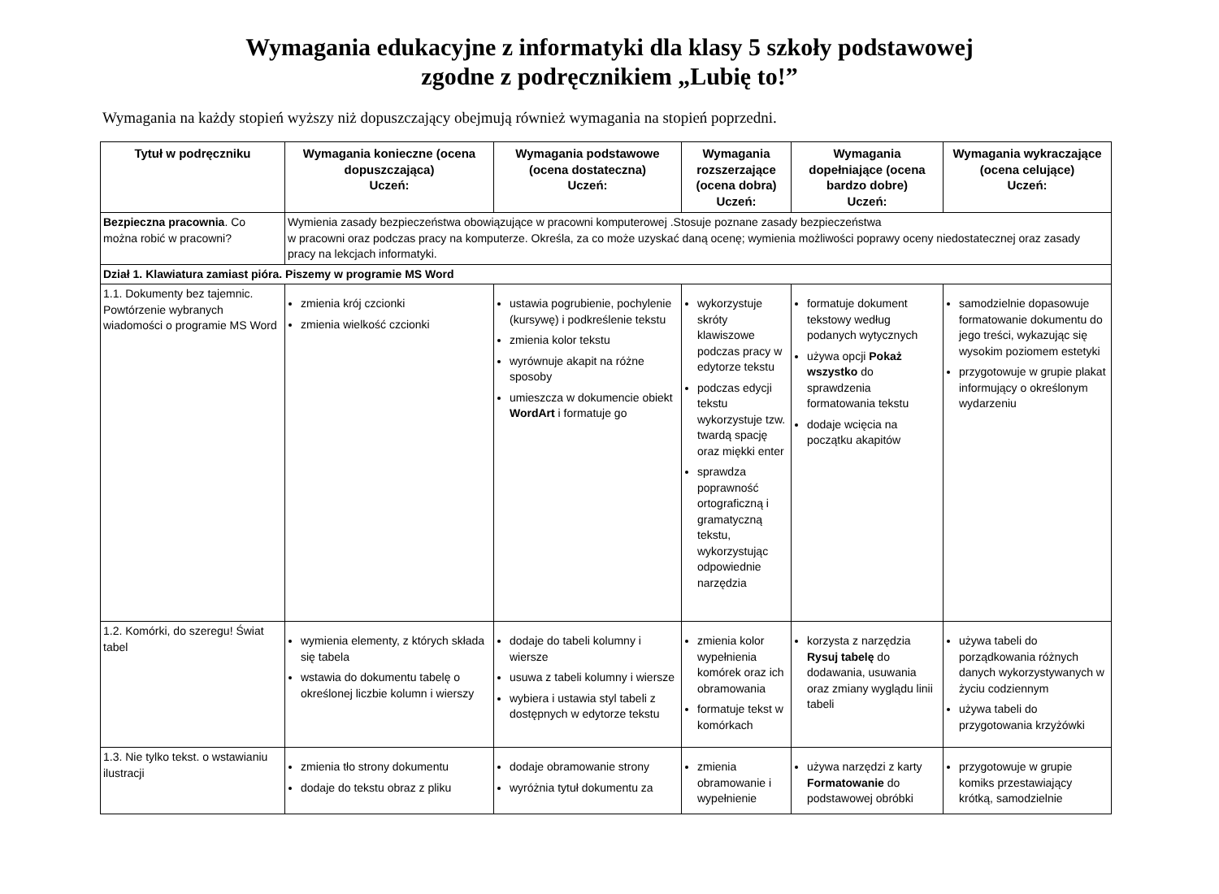Wymagania edukacyjne z informatyki dla klasy 5 szkoły podstawowej
zgodne z podręcznikiem „Lubię to!”
Wymagania na każdy stopień wyższy niż dopuszczający obejmują również wymagania na stopień poprzedni.
| Tytuł w podręczniku | Wymagania konieczne (ocena dopuszczająca) Uczeń: | Wymagania podstawowe (ocena dostateczna) Uczeń: | Wymagania rozszerzające (ocena dobra) Uczeń: | Wymagania dopełniające (ocena bardzo dobre) Uczeń: | Wymagania wykraczające (ocena celujące) Uczeń: |
| --- | --- | --- | --- | --- | --- |
| Bezpieczna pracownia . Co można robić w pracowni? | Wymienia zasady bezpieczeństwa obowiązujące w pracowni komputerowej .Stosuje poznane zasady bezpieczeństwa w pracowni oraz podczas pracy na komputerze. Określa, za co może uzyskać daną ocenę; wymienia możliwości poprawy oceny niedostatecznej oraz zasady pracy na lekcjach informatyki. | | | | |
| Dział 1. Klawiatura zamiast pióra. Piszemy w programie MS Word | | | | | |
| 1.1. Dokumenty bez tajemnic. Powtórzenie wybranych wiadomości o programie MS Word | zmienia krój czcionki zmienia wielkość czcionki | ustawia pogrubienie, pochylenie (kursywę) i podkreślenie tekstu zmienia kolor tekstu wyrównuje akapit na różne sposoby umieszcza w dokumencie obiekt WordArt i formatuje go | wykorzystuje skróty klawiszowe podczas pracy w edytorze tekstu podczas edycji tekstu wykorzystuje tzw. twardą spację oraz miękki enter sprawdza poprawność ortograficzną i gramatyczną tekstu, wykorzystując odpowiednie narzędzia | formatuje dokument tekstowy według podanych wytycznych używa opcji Pokaż wszystko do sprawdzenia formatowania tekstu dodaje wcięcia na początku akapitów | samodzielnie dopasowuje formatowanie dokumentu do jego treści, wykazując się wysokim poziomem estetyki przygotowuje w grupie plakat informujący o określonym wydarzeniu |
| 1.2. Komórki, do szeregu! Świat tabel | wymienia elementy, z których składa się tabela wstawia do dokumentu tabelę o określonej liczbie kolumn i wierszy | dodaje do tabeli kolumny i wiersze usuwa z tabeli kolumny i wiersze wybiera i ustawia styl tabeli z dostępnych w edytorze tekstu | zmienia kolor wypełnienia komórek oraz ich obramowania formatuje tekst w komórkach | korzysta z narzędzia Rysuj tabelę do dodawania, usuwania oraz zmiany wyglądu linii tabeli | używa tabeli do porządkowania różnych danych wykorzystywanych w życiu codziennym używa tabeli do przygotowania krzyżówki |
| 1.3. Nie tylko tekst. o wstawianiu ilustracji | zmienia tło strony dokumentu dodaje do tekstu obraz z pliku | dodaje obramowanie strony wyróżnia tytuł dokumentu za | zmienia obramowanie i wypełnienie | używa narzędzi z karty Formatowanie do podstawowej obróbki | przygotowuje w grupie komiks przestawiający krótką, samodzielnie |